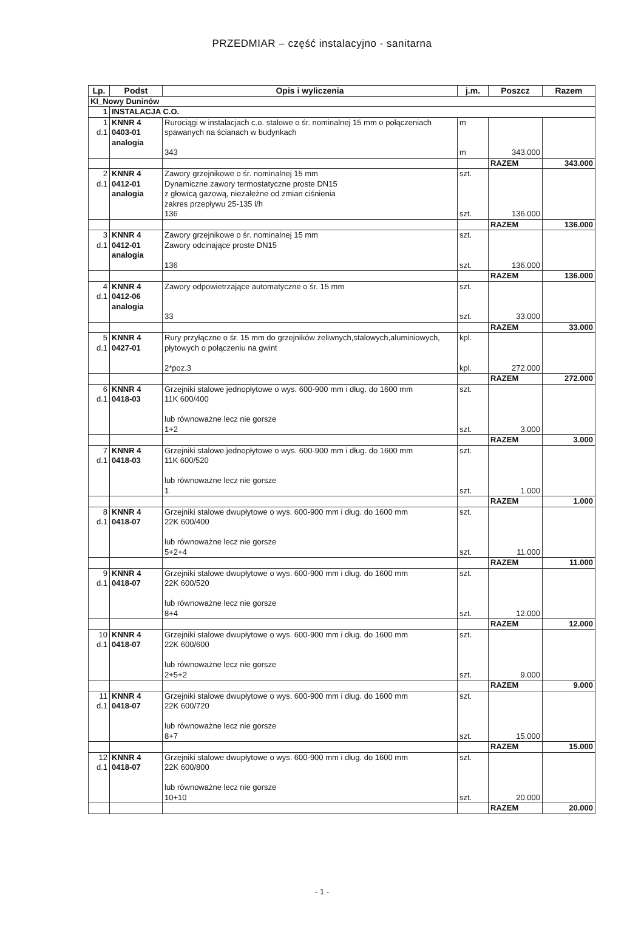PRZEDMIAR – część instalacyjno - sanitarna
| Lp. | Podst | Opis i wyliczenia | j.m. | Poszcz | Razem |
| --- | --- | --- | --- | --- | --- |
| KI_Nowy Duninów | | | | | |
| 1 | INSTALACJA C.O. | | | | |
| 1 d.1 | KNNR 4 0403-01 analogia | Rurociągi w instalacjach c.o. stalowe o śr. nominalnej 15 mm o połączeniach spawanych na ścianach w budynkach 343 | m m | 343.000 | |
| | | | | RAZEM | 343.000 |
| 2 d.1 | KNNR 4 0412-01 analogia | Zawory grzejnikowe o śr. nominalnej 15 mm Dynamiczne zawory termostatyczne proste DN15 z głowicą gazową, niezależne od zmian ciśnienia zakres przepływu 25-135 l/h 136 | szt. szt. | 136.000 | |
| | | | | RAZEM | 136.000 |
| 3 d.1 | KNNR 4 0412-01 analogia | Zawory grzejnikowe o śr. nominalnej 15 mm Zawory odcinające proste DN15 136 | szt. szt. | 136.000 | |
| | | | | RAZEM | 136.000 |
| 4 d.1 | KNNR 4 0412-06 analogia | Zawory odpowietrzające automatyczne o śr. 15 mm 33 | szt. szt. | 33.000 | |
| | | | | RAZEM | 33.000 |
| 5 d.1 | KNNR 4 0427-01 | Rury przyłączne o śr. 15 mm do grzejników żeliwnych,stalowych,aluminiowych, płytowych o połączeniu na gwint 2*poz.3 | kpl. kpl. | 272.000 | |
| | | | | RAZEM | 272.000 |
| 6 d.1 | KNNR 4 0418-03 | Grzejniki stalowe jednopłytowe o wys. 600-900 mm i dług. do 1600 mm 11K 600/400 lub równoważne lecz nie gorsze 1+2 | szt. szt. | 3.000 | |
| | | | | RAZEM | 3.000 |
| 7 d.1 | KNNR 4 0418-03 | Grzejniki stalowe jednopłytowe o wys. 600-900 mm i dług. do 1600 mm 11K 600/520 lub równoważne lecz nie gorsze 1 | szt. szt. | 1.000 | |
| | | | | RAZEM | 1.000 |
| 8 d.1 | KNNR 4 0418-07 | Grzejniki stalowe dwupłytowe o wys. 600-900 mm i dług. do 1600 mm 22K 600/400 lub równoważne lecz nie gorsze 5+2+4 | szt. szt. | 11.000 | |
| | | | | RAZEM | 11.000 |
| 9 d.1 | KNNR 4 0418-07 | Grzejniki stalowe dwupłytowe o wys. 600-900 mm i dług. do 1600 mm 22K 600/520 lub równoważne lecz nie gorsze 8+4 | szt. szt. | 12.000 | |
| | | | | RAZEM | 12.000 |
| 10 d.1 | KNNR 4 0418-07 | Grzejniki stalowe dwupłytowe o wys. 600-900 mm i dług. do 1600 mm 22K 600/600 lub równoważne lecz nie gorsze 2+5+2 | szt. szt. | 9.000 | |
| | | | | RAZEM | 9.000 |
| 11 d.1 | KNNR 4 0418-07 | Grzejniki stalowe dwupłytowe o wys. 600-900 mm i dług. do 1600 mm 22K 600/720 lub równoważne lecz nie gorsze 8+7 | szt. szt. | 15.000 | |
| | | | | RAZEM | 15.000 |
| 12 d.1 | KNNR 4 0418-07 | Grzejniki stalowe dwupłytowe o wys. 600-900 mm i dług. do 1600 mm 22K 600/800 lub równoważne lecz nie gorsze 10+10 | szt. szt. | 20.000 | |
| | | | | RAZEM | 20.000 |
- 1 -